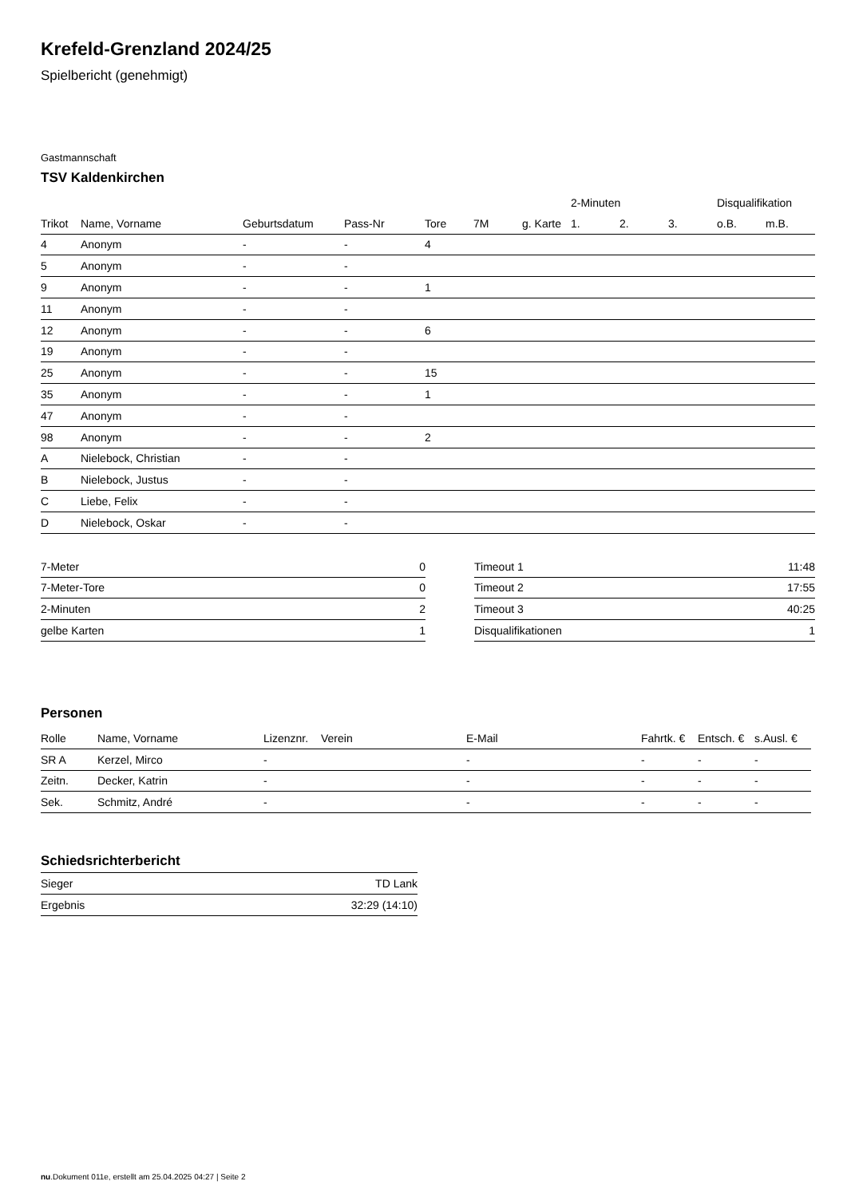Krefeld-Grenzland 2024/25
Spielbericht (genehmigt)
Gastmannschaft
TSV Kaldenkirchen
| | | | | | | | 2-Minuten | | | Disqualifikation | |
| --- | --- | --- | --- | --- | --- | --- | --- | --- | --- | --- | --- |
| Trikot | Name, Vorname | Geburtsdatum | Pass-Nr | Tore | 7M | g. Karte | 1. | 2. | 3. | o.B. | m.B. |
| 4 | Anonym | - | - | 4 | | | | | | | |
| 5 | Anonym | - | - | | | | | | | | |
| 9 | Anonym | - | - | 1 | | | | | | | |
| 11 | Anonym | - | - | | | | | | | | |
| 12 | Anonym | - | - | 6 | | | | | | | |
| 19 | Anonym | - | - | | | | | | | | |
| 25 | Anonym | - | - | 15 | | | | | | | |
| 35 | Anonym | - | - | 1 | | | | | | | |
| 47 | Anonym | - | - | | | | | | | | |
| 98 | Anonym | - | - | 2 | | | | | | | |
| A | Nielebock, Christian | - | - | | | | | | | | |
| B | Nielebock, Justus | - | - | | | | | | | | |
| C | Liebe, Felix | - | - | | | | | | | | |
| D | Nielebock, Oskar | - | - | | | | | | | | |
| 7-Meter | 0 |
| 7-Meter-Tore | 0 |
| 2-Minuten | 2 |
| gelbe Karten | 1 |
| Timeout 1 | 11:48 |
| Timeout 2 | 17:55 |
| Timeout 3 | 40:25 |
| Disqualifikationen | 1 |
Personen
| Rolle | Name, Vorname | Lizenznr. | Verein | E-Mail | Fahrtk. € | Entsch. € | s.Ausl. € |
| --- | --- | --- | --- | --- | --- | --- | --- |
| SR A | Kerzel, Mirco | - | | - | - | - | - |
| Zeitn. | Decker, Katrin | - | | - | - | - | - |
| Sek. | Schmitz, André | - | | - | - | - | - |
Schiedsrichterbericht
| Sieger | TD Lank |
| Ergebnis | 32:29 (14:10) |
nu.Dokument 011e, erstellt am 25.04.2025 04:27 | Seite 2